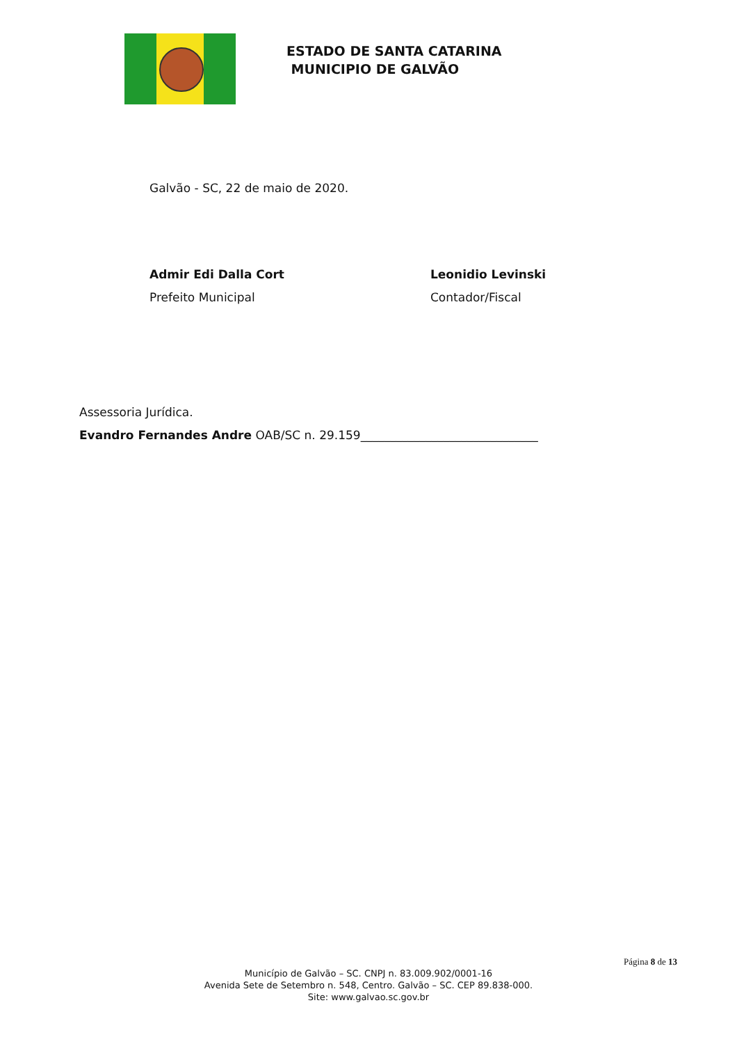ESTADO DE SANTA CATARINA
MUNICIPIO DE GALVÃO
Galvão - SC, 22 de maio de 2020.
Admir Edi Dalla Cort
Prefeito Municipal
Leonidio Levinski
Contador/Fiscal
Assessoria Jurídica.
Evandro Fernandes Andre OAB/SC n. 29.159______________________________
Página 8 de 13
Município de Galvão – SC. CNPJ n. 83.009.902/0001-16
Avenida Sete de Setembro n. 548, Centro. Galvão – SC. CEP 89.838-000.
Site: www.galvao.sc.gov.br